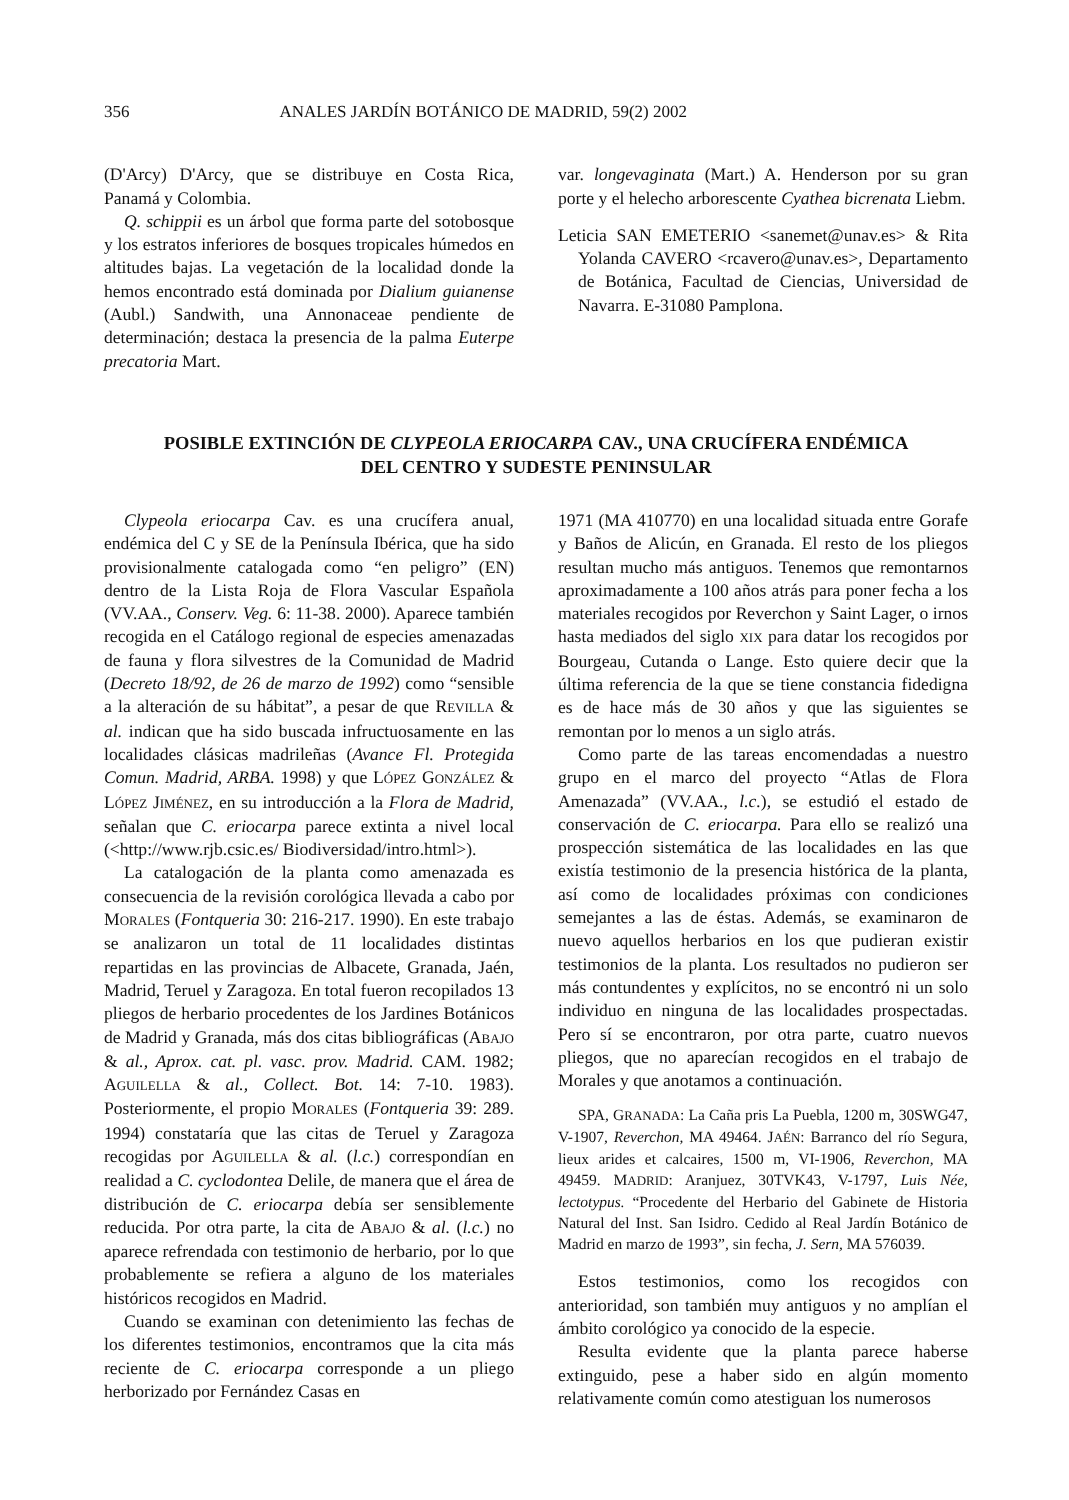356 ANALES JARDÍN BOTÁNICO DE MADRID, 59(2) 2002
(D'Arcy) D'Arcy, que se distribuye en Costa Rica, Panamá y Colombia.
Q. schippii es un árbol que forma parte del sotobosque y los estratos inferiores de bosques tropicales húmedos en altitudes bajas. La vegetación de la localidad donde la hemos encontrado está dominada por Dialium guianense (Aubl.) Sandwith, una Annonaceae pendiente de determinación; destaca la presencia de la palma Euterpe precatoria Mart.
var. longevaginata (Mart.) A. Henderson por su gran porte y el helecho arborescente Cyathea bicrenata Liebm.
Leticia SAN EMETERIO <sanemet@unav.es> & Rita Yolanda CAVERO <rcavero@unav.es>, Departamento de Botánica, Facultad de Ciencias, Universidad de Navarra. E-31080 Pamplona.
POSIBLE EXTINCIÓN DE CLYPEOLA ERIOCARPA CAV., UNA CRUCÍFERA ENDÉMICA
DEL CENTRO Y SUDESTE PENINSULAR
Clypeola eriocarpa Cav. es una crucífera anual, endémica del C y SE de la Península Ibérica, que ha sido provisionalmente catalogada como “en peligro” (EN) dentro de la Lista Roja de Flora Vascular Española (VV.AA., Conserv. Veg. 6: 11-38. 2000). Aparece también recogida en el Catálogo regional de especies amenazadas de fauna y flora silvestres de la Comunidad de Madrid (Decreto 18/92, de 26 de marzo de 1992) como “sensible a la alteración de su hábitat”, a pesar de que REVILLA & al. indican que ha sido buscada infructuosamente en las localidades clásicas madrileñas (Avance Fl. Protegida Comun. Madrid, ARBA. 1998) y que LÓPEZ GONZÁLEZ & LÓPEZ JIMÉNEZ, en su introducción a la Flora de Madrid, señalan que C. eriocarpa parece extinta a nivel local (<http://www.rjb.csic.es/ Biodiversidad/intro.html>).
La catalogación de la planta como amenazada es consecuencia de la revisión corológica llevada a cabo por MORALES (Fontqueria 30: 216-217. 1990). En este trabajo se analizaron un total de 11 localidades distintas repartidas en las provincias de Albacete, Granada, Jaén, Madrid, Teruel y Zaragoza. En total fueron recopilados 13 pliegos de herbario procedentes de los Jardines Botánicos de Madrid y Granada, más dos citas bibliográficas (ABAJO & al., Aprox. cat. pl. vasc. prov. Madrid. CAM. 1982; AGUILELLA & al., Collect. Bot. 14: 7-10. 1983). Posteriormente, el propio MORALES (Fontqueria 39: 289. 1994) constataría que las citas de Teruel y Zaragoza recogidas por AGUILELLA & al. (l.c.) correspondían en realidad a C. cyclodontea Delile, de manera que el área de distribución de C. eriocarpa debía ser sensiblemente reducida. Por otra parte, la cita de ABAJO & al. (l.c.) no aparece refrendada con testimonio de herbario, por lo que probablemente se refiera a alguno de los materiales históricos recogidos en Madrid.
Cuando se examinan con detenimiento las fechas de los diferentes testimonios, encontramos que la cita más reciente de C. eriocarpa corresponde a un pliego herborizado por Fernández Casas en
1971 (MA 410770) en una localidad situada entre Gorafe y Baños de Alicún, en Granada. El resto de los pliegos resultan mucho más antiguos. Tenemos que remontarnos aproximadamente a 100 años atrás para poner fecha a los materiales recogidos por Reverchon y Saint Lager, o irnos hasta mediados del siglo XIX para datar los recogidos por Bourgeau, Cutanda o Lange. Esto quiere decir que la última referencia de la que se tiene constancia fidedigna es de hace más de 30 años y que las siguientes se remontan por lo menos a un siglo atrás.
Como parte de las tareas encomendadas a nuestro grupo en el marco del proyecto “Atlas de Flora Amenazada” (VV.AA., l.c.), se estudió el estado de conservación de C. eriocarpa. Para ello se realizó una prospección sistemática de las localidades en las que existía testimonio de la presencia histórica de la planta, así como de localidades próximas con condiciones semejantes a las de éstas. Además, se examinaron de nuevo aquellos herbarios en los que pudieran existir testimonios de la planta. Los resultados no pudieron ser más contundentes y explícitos, no se encontró ni un solo individuo en ninguna de las localidades prospectadas. Pero sí se encontraron, por otra parte, cuatro nuevos pliegos, que no aparecían recogidos en el trabajo de Morales y que anotamos a continuación.
SPA, GRANADA: La Caña pris La Puebla, 1200 m, 30SWG47, V-1907, Reverchon, MA 49464. JAÉN: Barranco del río Segura, lieux arides et calcaires, 1500 m, VI-1906, Reverchon, MA 49459. MADRID: Aranjuez, 30TVK43, V-1797, Luis Née, lectotypus. “Procedente del Herbario del Gabinete de Historia Natural del Inst. San Isidro. Cedido al Real Jardín Botánico de Madrid en marzo de 1993”, sin fecha, J. Sern, MA 576039.
Estos testimonios, como los recogidos con anterioridad, son también muy antiguos y no amplían el ámbito corológico ya conocido de la especie.
Resulta evidente que la planta parece haberse extinguido, pese a haber sido en algún momento relativamente común como atestiguan los numerosos